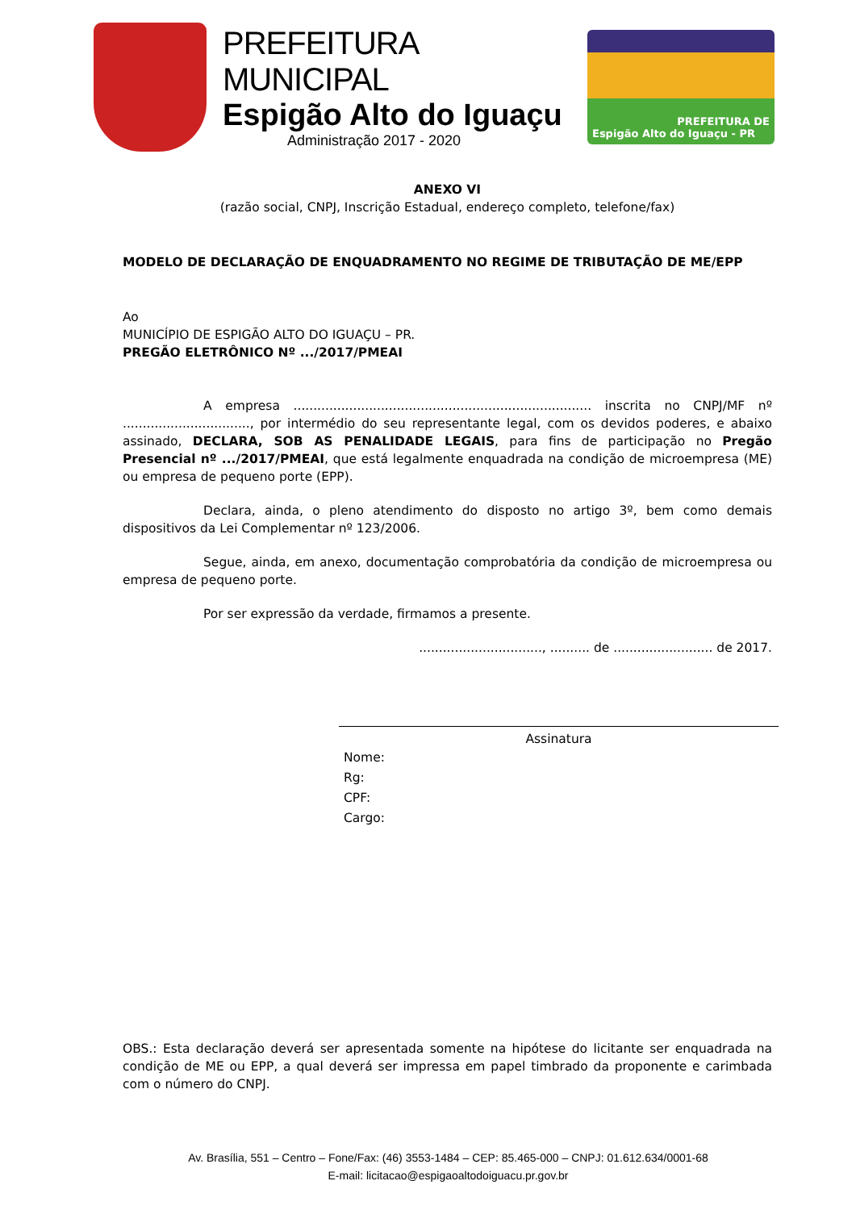PREFEITURA MUNICIPAL
Espigão Alto do Iguaçu
Administração 2017 - 2020
PREFEITURA DE
Espigão Alto do Iguaçu - PR
ANEXO VI
(razão social, CNPJ, Inscrição Estadual, endereço completo, telefone/fax)
MODELO DE DECLARAÇÃO DE ENQUADRAMENTO NO REGIME DE TRIBUTAÇÃO DE ME/EPP
Ao
MUNICÍPIO DE ESPIGÃO ALTO DO IGUAÇU – PR.
PREGÃO ELETRÔNICO Nº .../2017/PMEAI
A empresa ........................................................................... inscrita no CNPJ/MF nº ................................, por intermédio do seu representante legal, com os devidos poderes, e abaixo assinado, DECLARA, SOB AS PENALIDADE LEGAIS, para fins de participação no Pregão Presencial nº .../2017/PMEAI, que está legalmente enquadrada na condição de microempresa (ME) ou empresa de pequeno porte (EPP).
Declara, ainda, o pleno atendimento do disposto no artigo 3º, bem como demais dispositivos da Lei Complementar nº 123/2006.
Segue, ainda, em anexo, documentação comprobatória da condição de microempresa ou empresa de pequeno porte.
Por ser expressão da verdade, firmamos a presente.
..............................., .......... de ......................... de 2017.
Assinatura
Nome:
Rg:
CPF:
Cargo:
OBS.: Esta declaração deverá ser apresentada somente na hipótese do licitante ser enquadrada na condição de ME ou EPP, a qual deverá ser impressa em papel timbrado da proponente e carimbada com o número do CNPJ.
Av. Brasília, 551 – Centro – Fone/Fax: (46) 3553-1484 – CEP: 85.465-000 – CNPJ: 01.612.634/0001-68
E-mail: licitacao@espigaoaltodoiguacu.pr.gov.br